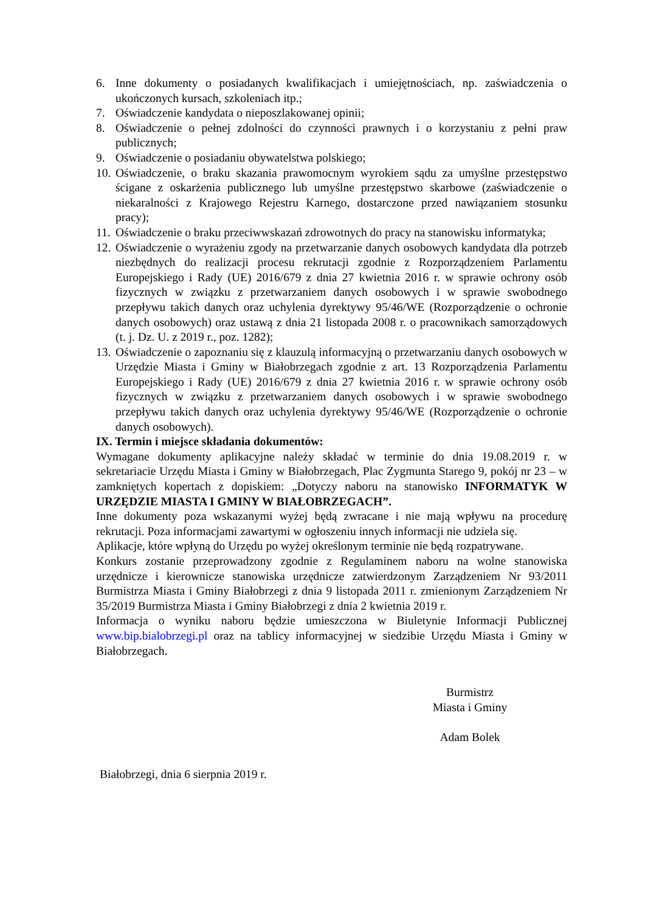6. Inne dokumenty o posiadanych kwalifikacjach i umiejętnościach, np. zaświadczenia o ukończonych kursach, szkoleniach itp.;
7. Oświadczenie kandydata o nieposzlakowanej opinii;
8. Oświadczenie o pełnej zdolności do czynności prawnych i o korzystaniu z pełni praw publicznych;
9. Oświadczenie o posiadaniu obywatelstwa polskiego;
10. Oświadczenie, o braku skazania prawomocnym wyrokiem sądu za umyślne przestępstwo ścigane z oskarżenia publicznego lub umyślne przestępstwo skarbowe (zaświadczenie o niekaralności z Krajowego Rejestru Karnego, dostarczone przed nawiązaniem stosunku pracy);
11. Oświadczenie o braku przeciwwskazań zdrowotnych do pracy na stanowisku informatyka;
12. Oświadczenie o wyrażeniu zgody na przetwarzanie danych osobowych kandydata dla potrzeb niezbędnych do realizacji procesu rekrutacji zgodnie z Rozporządzeniem Parlamentu Europejskiego i Rady (UE) 2016/679 z dnia 27 kwietnia 2016 r. w sprawie ochrony osób fizycznych w związku z przetwarzaniem danych osobowych i w sprawie swobodnego przepływu takich danych oraz uchylenia dyrektywy 95/46/WE (Rozporządzenie o ochronie danych osobowych) oraz ustawą z dnia 21 listopada 2008 r. o pracownikach samorządowych (t. j. Dz. U. z 2019 r., poz. 1282);
13. Oświadczenie o zapoznaniu się z klauzulą informacyjną o przetwarzaniu danych osobowych w Urzędzie Miasta i Gminy w Białobrzegach zgodnie z art. 13 Rozporządzenia Parlamentu Europejskiego i Rady (UE) 2016/679 z dnia 27 kwietnia 2016 r. w sprawie ochrony osób fizycznych w związku z przetwarzaniem danych osobowych i w sprawie swobodnego przepływu takich danych oraz uchylenia dyrektywy 95/46/WE (Rozporządzenie o ochronie danych osobowych).
IX. Termin i miejsce składania dokumentów:
Wymagane dokumenty aplikacyjne należy składać w terminie do dnia 19.08.2019 r. w sekretariacie Urzędu Miasta i Gminy w Białobrzegach, Plac Zygmunta Starego 9, pokój nr 23 – w zamkniętych kopertach z dopiskiem: „Dotyczy naboru na stanowisko INFORMATYK W URZĘDZIE MIASTA I GMINY W BIAŁOBRZEGACH”.
Inne dokumenty poza wskazanymi wyżej będą zwracane i nie mają wpływu na procedurę rekrutacji. Poza informacjami zawartymi w ogłoszeniu innych informacji nie udziela się.
Aplikacje, które wpłyną do Urzędu po wyżej określonym terminie nie będą rozpatrywane.
Konkurs zostanie przeprowadzony zgodnie z Regulaminem naboru na wolne stanowiska urzędnicze i kierownicze stanowiska urzędnicze zatwierdzonym Zarządzeniem Nr 93/2011 Burmistrza Miasta i Gminy Białobrzegi z dnia 9 listopada 2011 r. zmienionym Zarządzeniem Nr 35/2019 Burmistrza Miasta i Gminy Białobrzegi z dnia 2 kwietnia 2019 r.
Informacja o wyniku naboru będzie umieszczona w Biuletynie Informacji Publicznej www.bip.bialobrzegi.pl oraz na tablicy informacyjnej w siedzibie Urzędu Miasta i Gminy w Białobrzegach.
Burmistrz
Miasta i Gminy
Adam Bolek
Białobrzegi, dnia 6 sierpnia 2019 r.